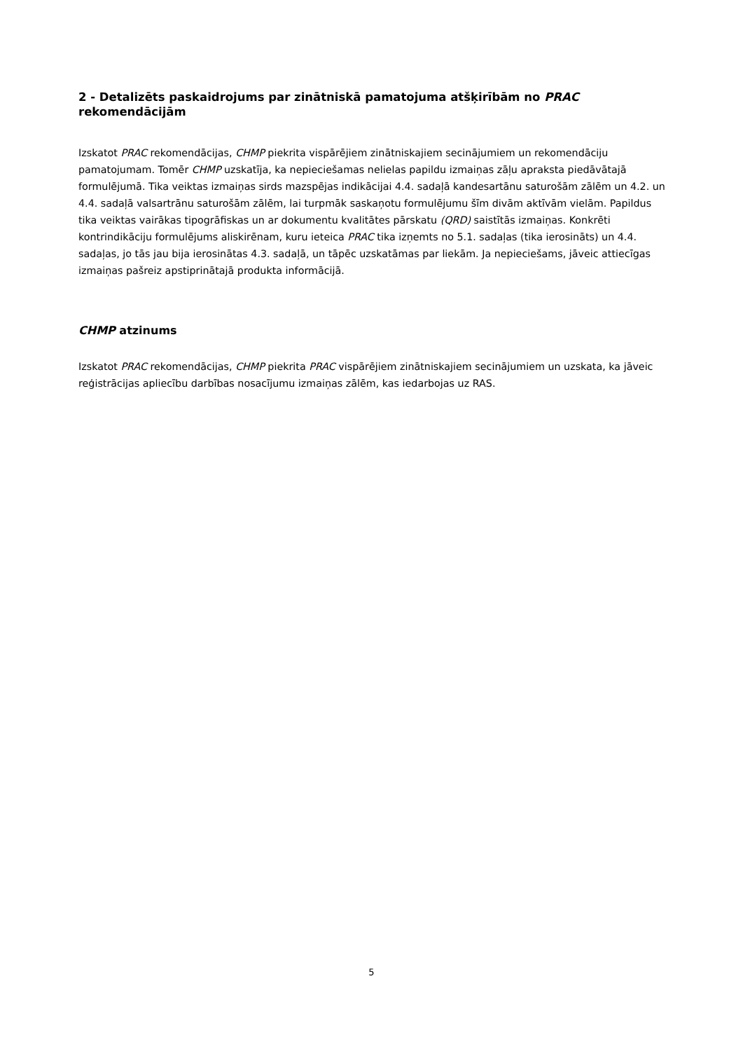2 - Detalizēts paskaidrojums par zinātniskā pamatojuma atšķirībām no PRAC rekomendācijām
Izskatot PRAC rekomendācijas, CHMP piekrita vispārējiem zinātniskajiem secinājumiem un rekomendāciju pamatojumam. Tomēr CHMP uzskatīja, ka nepieciešamas nelielas papildu izmaiņas zāļu apraksta piedāvātajā formulējumā. Tika veiktas izmaiņas sirds mazspējas indikācijai 4.4. sadaļā kandesartānu saturošām zālēm un 4.2. un 4.4. sadaļā valsartrānu saturošām zālēm, lai turpmāk saskaņotu formulējumu šīm divām aktīvām vielām. Papildus tika veiktas vairākas tipogrāfiskas un ar dokumentu kvalitātes pārskatu (QRD) saistītās izmaiņas. Konkrēti kontrindikāciju formulējums aliskirēnam, kuru ieteica PRAC tika izņemts no 5.1. sadaļas (tika ierosināts) un 4.4. sadaļas, jo tās jau bija ierosinātas 4.3. sadaļā, un tāpēc uzskatāmas par liekām. Ja nepieciešams, jāveic attiecīgas izmaiņas pašreiz apstiprinātajā produkta informācijā.
CHMP atzinums
Izskatot PRAC rekomendācijas, CHMP piekrita PRAC vispārējiem zinātniskajiem secinājumiem un uzskata, ka jāveic reģistrācijas apliecību darbības nosacījumu izmaiņas zālēm, kas iedarbojas uz RAS.
5